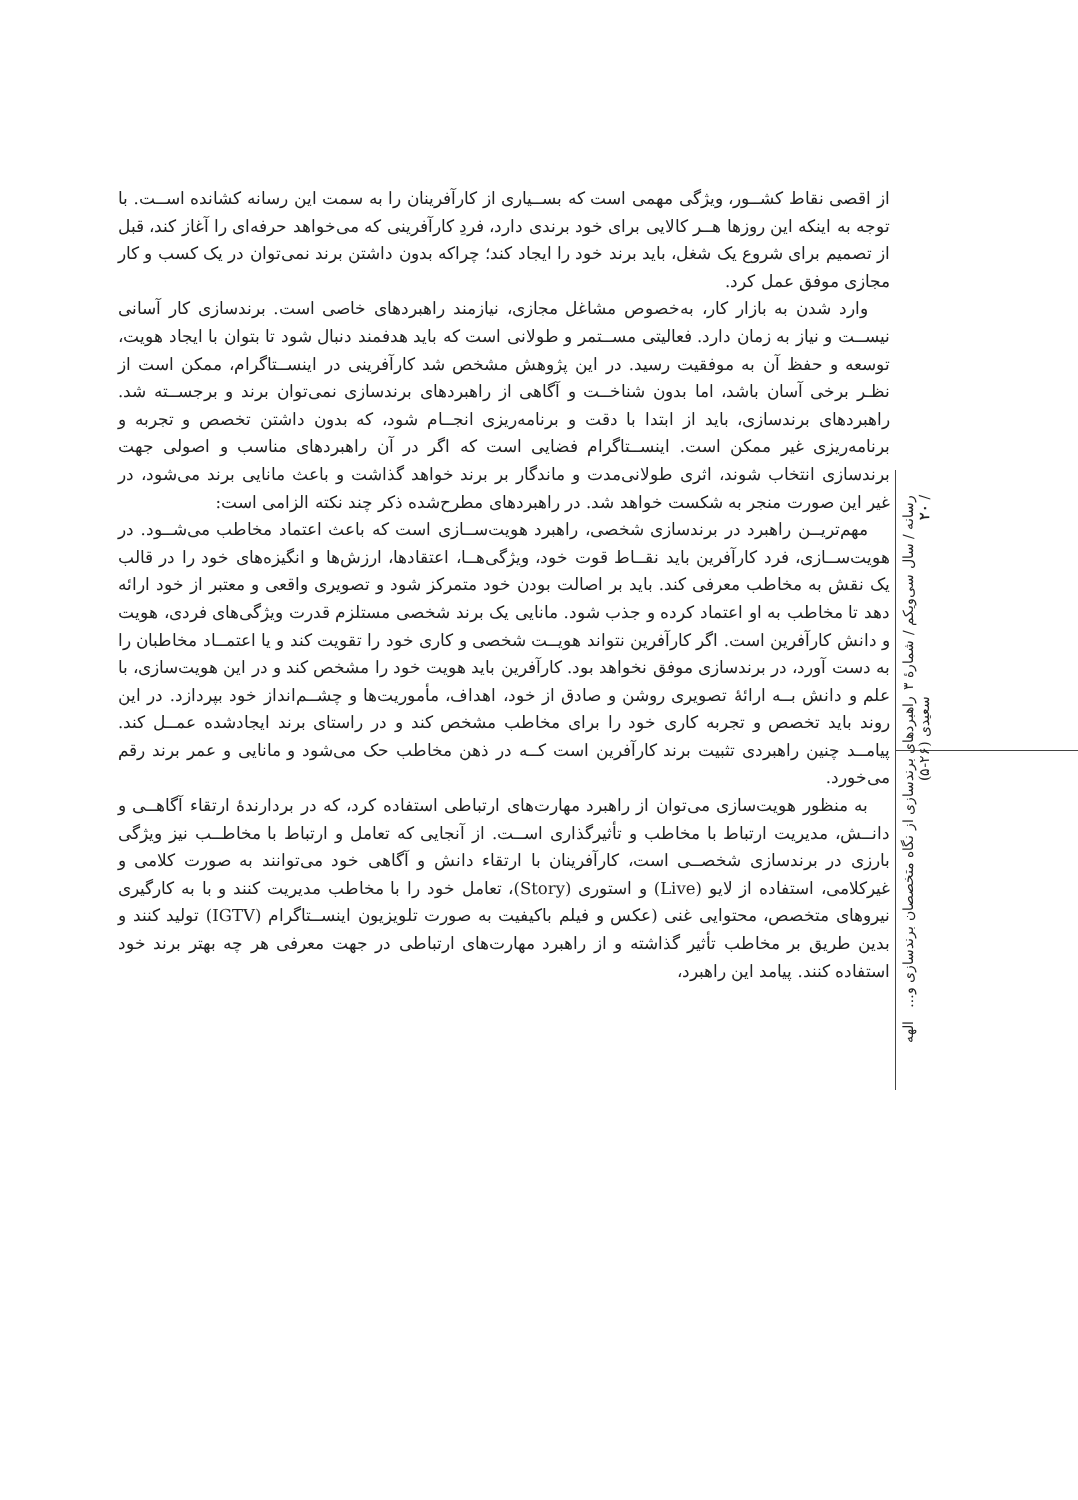از اقصی نقاط کشــور، ویژگی مهمی است که بســیاری از کارآفرینان را به سمت این رسانه کشانده اســت. با توجه به اینکه این روزها هــر کالایی برای خود برندی دارد، فردِ کارآفرینی که می‌خواهد حرفه‌ای را آغاز کند، قبل از تصمیم برای شروع یک شغل، باید برند خود را ایجاد کند؛ چراکه بدون داشتن برند نمی‌توان در یک کسب و کار مجازی موفق عمل کرد.
وارد شدن به بازار کار، به‌خصوص مشاغل مجازی، نیازمند راهبردهای خاصی است. برندسازی کار آسانی نیســت و نیاز به زمان دارد. فعالیتی مســتمر و طولانی است که باید هدفمند دنبال شود تا بتوان با ایجاد هویت، توسعه و حفظ آن به موفقیت رسید. در این پژوهش مشخص شد کارآفرینی در اینســتاگرام، ممکن است از نظـر برخی آسان باشد، اما بدون شناخــت و آگاهی از راهبردهای برندسازی نمی‌توان برند و برجســته شد. راهبردهای برندسازی، باید از ابتدا با دقت و برنامه‌ریزی انجــام شود، که بدون داشتن تخصص و تجربه و برنامه‌ریزی غیر ممکن است. اینســتاگرام فضایی است که اگر در آن راهبردهای مناسب و اصولی جهت برندسازی انتخاب شوند، اثری طولانی‌مدت و ماندگار بر برند خواهد گذاشت و باعث مانایی برند می‌شود، در غیر این صورت منجر به شکست خواهد شد. در راهبردهای مطرح‌شده ذکر چند نکته الزامی است:
مهم‌تریــن راهبرد در برندسازی شخصی، راهبرد هویت‌ســازی است که باعث اعتماد مخاطب می‌شــود. در هویت‌ســازی، فرد کارآفرین باید نقــاط قوت خود، ویژگی‌هــا، اعتقادها، ارزش‌ها و انگیزه‌های خود را در قالب یک نقش به مخاطب معرفی کند. باید بر اصالت بودن خود متمرکز شود و تصویری واقعی و معتبر از خود ارائه دهد تا مخاطب به او اعتماد کرده و جذب شود. مانایی یک برند شخصی مستلزم قدرت ویژگی‌های فردی، هویت و دانش کارآفرین است. اگر کارآفرین نتواند هویــت شخصی و کاری خود را تقویت کند و یا اعتمــاد مخاطبان را به دست آورد، در برندسازی موفق نخواهد بود. کارآفرین باید هویت خود را مشخص کند و در این هویت‌سازی، با علم و دانش بــه ارائهٔ تصویری روشن و صادق از خود، اهداف، مأموریت‌ها و چشــم‌انداز خود بپردازد. در این روند باید تخصص و تجربه کاری خود را برای مخاطب مشخص کند و در راستای برند ایجادشده عمــل کند. پیامــد چنین راهبردی تثبیت برند کارآفرین است کــه در ذهن مخاطب حک می‌شود و مانایی و عمر برند رقم می‌خورد.
به منظور هویت‌سازی می‌توان از راهبرد مهارت‌های ارتباطی استفاده کرد، که در بردارندهٔ ارتقاء آگاهــی و دانــش، مدیریت ارتباط با مخاطب و تأثیرگذاری اســت. از آنجایی که تعامل و ارتباط با مخاطــب نیز ویژگی بارزی در برندسازی شخصــی است، کارآفرینان با ارتقاء دانش و آگاهی خود می‌توانند به صورت کلامی و غیرکلامی، استفاده از لایو (Live) و استوری (Story)، تعامل خود را با مخاطب مدیریت کنند و با به کارگیری نیروهای متخصص، محتوایی غنی (عکس و فیلم باکیفیت به صورت تلویزیون اینســتاگرام (IGTV) تولید کنند و بدین طریق بر مخاطب تأثیر گذاشته و از راهبرد مهارت‌های ارتباطی در جهت معرفی هر چه بهتر برند خود استفاده کنند. پیامد این راهبرد،
رسانه / سال سی‌ویکم / شمارهٔ ۳ / ۲۰ راهبردهای برندسازی از نگاه متخصصان برندسازی و... الهه سعیدی (۲۶-۵)